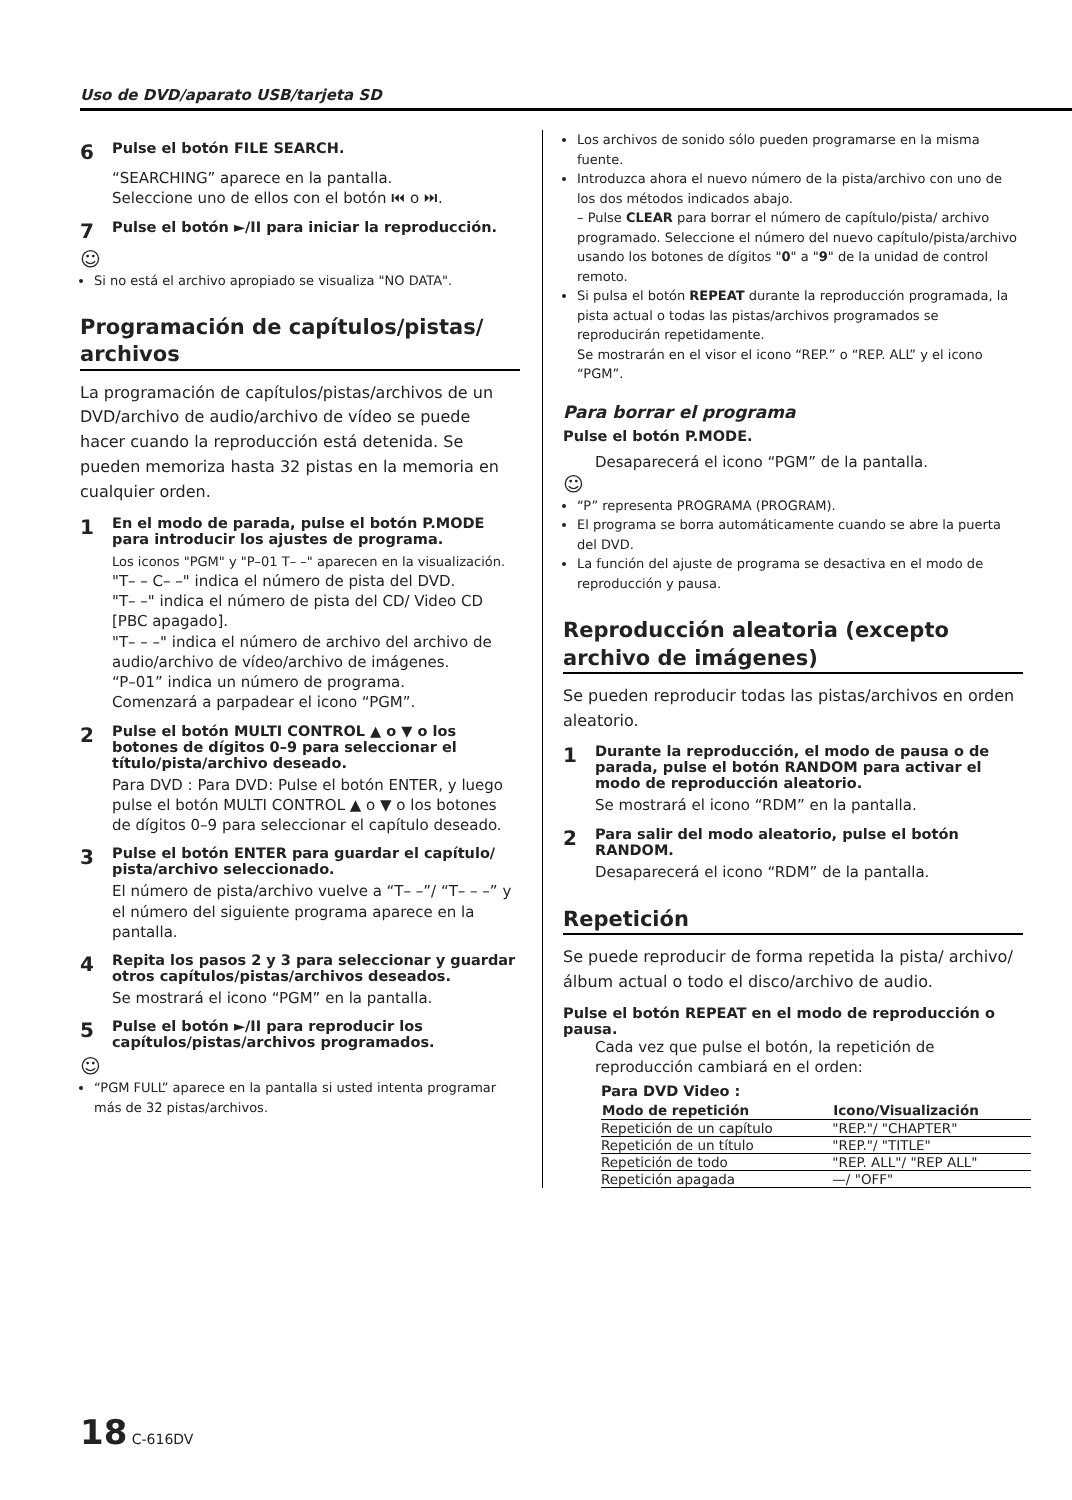Uso de DVD/aparato USB/tarjeta SD
6 Pulse el botón FILE SEARCH.
“SEARCHING” aparece en la pantalla.
Seleccione uno de ellos con el botón ⏮ o ⏭.
7 Pulse el botón ►/II para iniciar la reproducción.
☺
Si no está el archivo apropiado se visualiza "NO DATA".
Programación de capítulos/pistas/ archivos
La programación de capítulos/pistas/archivos de un DVD/archivo de audio/archivo de vídeo se puede hacer cuando la reproducción está detenida. Se pueden memoriza hasta 32 pistas en la memoria en cualquier orden.
1 En el modo de parada, pulse el botón P.MODE para introducir los ajustes de programa.
Los iconos "PGM" y "P–01 T– –" aparecen en la visualización.
"T– – C– –" indica el número de pista del DVD.
"T– –" indica el número de pista del CD/ Video CD [PBC apagado].
"T– – –" indica el número de archivo del archivo de audio/archivo de vídeo/archivo de imágenes.
“P–01” indica un número de programa.
Comenzará a parpadear el icono “PGM”.
2 Pulse el botón MULTI CONTROL ▲ o ▼ o los botones de dígitos 0–9 para seleccionar el título/pista/archivo deseado.
Para DVD : Para DVD: Pulse el botón ENTER, y luego pulse el botón MULTI CONTROL ▲ o ▼ o los botones de dígitos 0–9 para seleccionar el capítulo deseado.
3 Pulse el botón ENTER para guardar el capítulo/ pista/archivo seleccionado.
El número de pista/archivo vuelve a “T– –”/ “T– – –” y el número del siguiente programa aparece en la pantalla.
4 Repita los pasos 2 y 3 para seleccionar y guardar otros capítulos/pistas/archivos deseados.
Se mostrará el icono “PGM” en la pantalla.
5 Pulse el botón ►/II para reproducir los capítulos/pistas/archivos programados.
☺
“PGM FULL” aparece en la pantalla si usted intenta programar más de 32 pistas/archivos.
Los archivos de sonido sólo pueden programarse en la misma fuente.
Introduzca ahora el nuevo número de la pista/archivo con uno de los dos métodos indicados abajo.
– Pulse CLEAR para borrar el número de capítulo/pista/ archivo programado. Seleccione el número del nuevo capítulo/pista/archivo usando los botones de dígitos "0" a "9" de la unidad de control remoto.
Si pulsa el botón REPEAT durante la reproducción programada, la pista actual o todas las pistas/archivos programados se reproducirán repetidamente.
Se mostrarán en el visor el icono “REP.” o “REP. ALL” y el icono “PGM”.
Para borrar el programa
Pulse el botón P.MODE.
Desaparecerá el icono “PGM” de la pantalla.
☺
“P” representa PROGRAMA (PROGRAM).
El programa se borra automáticamente cuando se abre la puerta del DVD.
La función del ajuste de programa se desactiva en el modo de reproducción y pausa.
Reproducción aleatoria (excepto archivo de imágenes)
Se pueden reproducir todas las pistas/archivos en orden aleatorio.
1 Durante la reproducción, el modo de pausa o de parada, pulse el botón RANDOM para activar el modo de reproducción aleatorio.
Se mostrará el icono “RDM” en la pantalla.
2 Para salir del modo aleatorio, pulse el botón RANDOM.
Desaparecerá el icono “RDM” de la pantalla.
Repetición
Se puede reproducir de forma repetida la pista/ archivo/álbum actual o todo el disco/archivo de audio.
Pulse el botón REPEAT en el modo de reproducción o pausa.
Cada vez que pulse el botón, la repetición de reproducción cambiará en el orden:
Para DVD Video :
| Modo de repetición | Icono/Visualización |
| --- | --- |
| Repetición de un capítulo | "REP."/ "CHAPTER" |
| Repetición de un título | "REP."/ "TITLE" |
| Repetición de todo | "REP. ALL"/ "REP ALL" |
| Repetición apagada | —/ "OFF" |
18 C-616DV